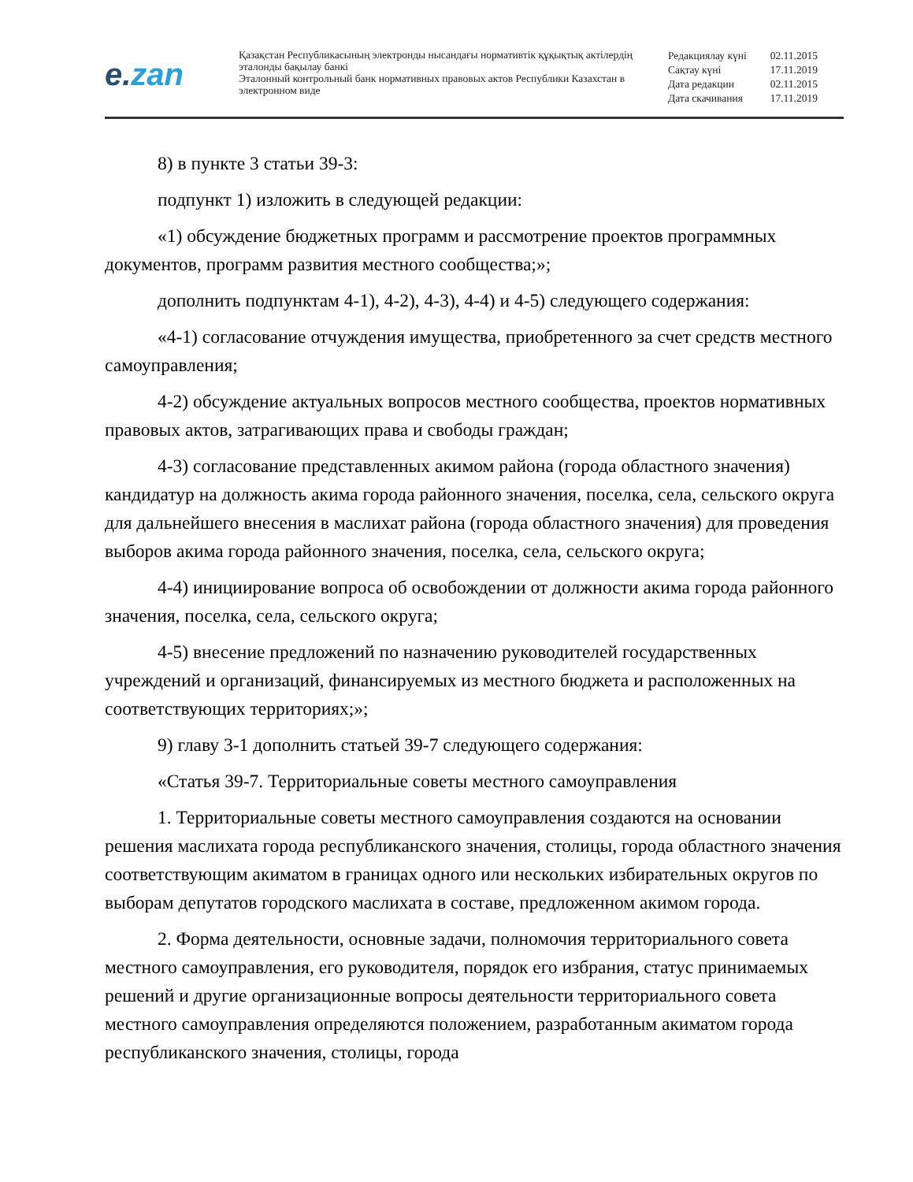e.zan
Қазақстан Республикасының электронды нысандағы нормативтік құқықтық актілердің эталонды бақылау банкі
Эталонный контрольный банк нормативных правовых актов Республики Казахстан в электронном виде
| Редакциялау күні | 02.11.2015 |
| Сақтау күні | 17.11.2019 |
| Дата редакции | 02.11.2015 |
| Дата скачивания | 17.11.2019 |
8) в пункте 3 статьи 39-3:
подпункт 1) изложить в следующей редакции:
«1) обсуждение бюджетных программ и рассмотрение проектов программных документов, программ развития местного сообщества;»;
дополнить подпунктам 4-1), 4-2), 4-3), 4-4) и 4-5) следующего содержания:
«4-1) согласование отчуждения имущества, приобретенного за счет средств местного самоуправления;
4-2) обсуждение актуальных вопросов местного сообщества, проектов нормативных правовых актов, затрагивающих права и свободы граждан;
4-3) согласование представленных акимом района (города областного значения) кандидатур на должность акима города районного значения, поселка, села, сельского округа для дальнейшего внесения в маслихат района (города областного значения) для проведения выборов акима города районного значения, поселка, села, сельского округа;
4-4) инициирование вопроса об освобождении от должности акима города районного значения, поселка, села, сельского округа;
4-5) внесение предложений по назначению руководителей государственных учреждений и организаций, финансируемых из местного бюджета и расположенных на соответствующих территориях;»;
9) главу 3-1 дополнить статьей 39-7 следующего содержания:
«Статья 39-7. Территориальные советы местного самоуправления
1. Территориальные советы местного самоуправления создаются на основании решения маслихата города республиканского значения, столицы, города областного значения соответствующим акиматом в границах одного или нескольких избирательных округов по выборам депутатов городского маслихата в составе, предложенном акимом города.
2. Форма деятельности, основные задачи, полномочия территориального совета местного самоуправления, его руководителя, порядок его избрания, статус принимаемых решений и другие организационные вопросы деятельности территориального совета местного самоуправления определяются положением, разработанным акиматом города республиканского значения, столицы, города